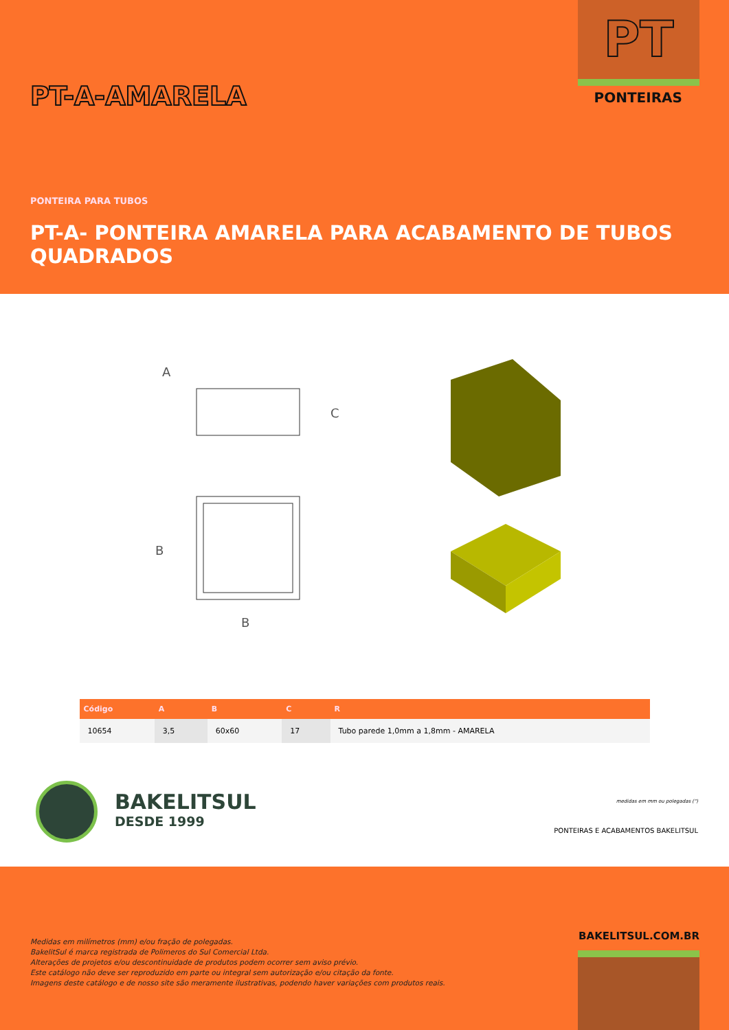PT
PONTEIRAS PT-A-AMARELA
PONTEIRA PARA TUBOS
PT-A- PONTEIRA AMARELA PARA ACABAMENTO DE TUBOS QUADRADOS
A
C
B
B
| Código | A | B | C | R |
| --- | --- | --- | --- | --- |
| 10654 | 3,5 | 60x60 | 17 | Tubo parede 1,0mm a 1,8mm - AMARELA |
BAKELITSUL
DESDE 1999
medidas em mm ou polegadas (")
PONTEIRAS E ACABAMENTOS BAKELITSUL
BAKELITSUL.COM.BR
Medidas em milímetros (mm) e/ou fração de polegadas.
BakelitSul é marca registrada de Polimeros do Sul Comercial Ltda.
Alterações de projetos e/ou descontinuidade de produtos podem ocorrer sem aviso prévio.
Este catálogo não deve ser reproduzido em parte ou integral sem autorização e/ou citação da fonte.
Imagens deste catálogo e de nosso site são meramente ilustrativas, podendo haver variações com produtos reais.